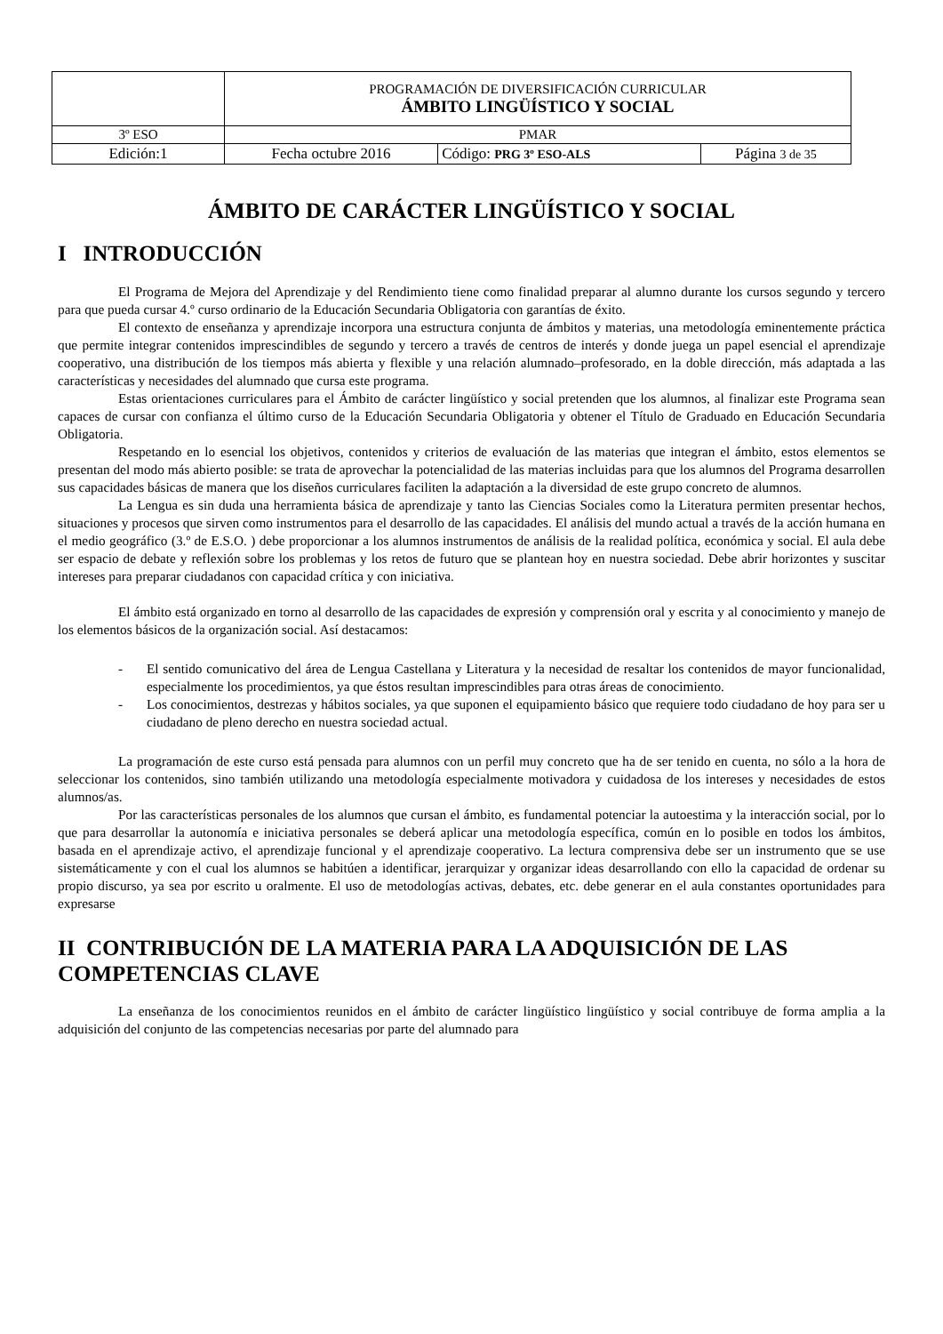| | PROGRAMACIÓN DE DIVERSIFICACIÓN CURRICULAR ÁMBITO LINGÜÍSTICO Y SOCIAL | | |
| 3º ESO | PMAR | | |
| Edición:1 | Fecha octubre 2016 | Código: PRG 3º ESO-ALS | Página 3 de 35 |
ÁMBITO DE CARÁCTER LINGÜÍSTICO Y SOCIAL
I INTRODUCCIÓN
El Programa de Mejora del Aprendizaje y del Rendimiento tiene como finalidad preparar al alumno durante los cursos segundo y tercero para que pueda cursar 4.º curso ordinario de la Educación Secundaria Obligatoria con garantías de éxito.
El contexto de enseñanza y aprendizaje incorpora una estructura conjunta de ámbitos y materias, una metodología eminentemente práctica que permite integrar contenidos imprescindibles de segundo y tercero a través de centros de interés y donde juega un papel esencial el aprendizaje cooperativo, una distribución de los tiempos más abierta y flexible y una relación alumnado–profesorado, en la doble dirección, más adaptada a las características y necesidades del alumnado que cursa este programa.
Estas orientaciones curriculares para el Ámbito de carácter lingüístico y social pretenden que los alumnos, al finalizar este Programa sean capaces de cursar con confianza el último curso de la Educación Secundaria Obligatoria y obtener el Título de Graduado en Educación Secundaria Obligatoria.
Respetando en lo esencial los objetivos, contenidos y criterios de evaluación de las materias que integran el ámbito, estos elementos se presentan del modo más abierto posible: se trata de aprovechar la potencialidad de las materias incluidas para que los alumnos del Programa desarrollen sus capacidades básicas de manera que los diseños curriculares faciliten la adaptación a la diversidad de este grupo concreto de alumnos.
La Lengua es sin duda una herramienta básica de aprendizaje y tanto las Ciencias Sociales como la Literatura permiten presentar hechos, situaciones y procesos que sirven como instrumentos para el desarrollo de las capacidades. El análisis del mundo actual a través de la acción humana en el medio geográfico (3.º de E.S.O. ) debe proporcionar a los alumnos instrumentos de análisis de la realidad política, económica y social. El aula debe ser espacio de debate y reflexión sobre los problemas y los retos de futuro que se plantean hoy en nuestra sociedad. Debe abrir horizontes y suscitar intereses para preparar ciudadanos con capacidad crítica y con iniciativa.
El ámbito está organizado en torno al desarrollo de las capacidades de expresión y comprensión oral y escrita y al conocimiento y manejo de los elementos básicos de la organización social. Así destacamos:
- El sentido comunicativo del área de Lengua Castellana y Literatura y la necesidad de resaltar los contenidos de mayor funcionalidad, especialmente los procedimientos, ya que éstos resultan imprescindibles para otras áreas de conocimiento.
- Los conocimientos, destrezas y hábitos sociales, ya que suponen el equipamiento básico que requiere todo ciudadano de hoy para ser u ciudadano de pleno derecho en nuestra sociedad actual.
La programación de este curso está pensada para alumnos con un perfil muy concreto que ha de ser tenido en cuenta, no sólo a la hora de seleccionar los contenidos, sino también utilizando una metodología especialmente motivadora y cuidadosa de los intereses y necesidades de estos alumnos/as.
Por las características personales de los alumnos que cursan el ámbito, es fundamental potenciar la autoestima y la interacción social, por lo que para desarrollar la autonomía e iniciativa personales se deberá aplicar una metodología específica, común en lo posible en todos los ámbitos, basada en el aprendizaje activo, el aprendizaje funcional y el aprendizaje cooperativo. La lectura comprensiva debe ser un instrumento que se use sistemáticamente y con el cual los alumnos se habitúen a identificar, jerarquizar y organizar ideas desarrollando con ello la capacidad de ordenar su propio discurso, ya sea por escrito u oralmente. El uso de metodologías activas, debates, etc. debe generar en el aula constantes oportunidades para expresarse
II CONTRIBUCIÓN DE LA MATERIA PARA LA ADQUISICIÓN DE LAS COMPETENCIAS CLAVE
La enseñanza de los conocimientos reunidos en el ámbito de carácter lingüístico lingüístico y social contribuye de forma amplia a la adquisición del conjunto de las competencias necesarias por parte del alumnado para